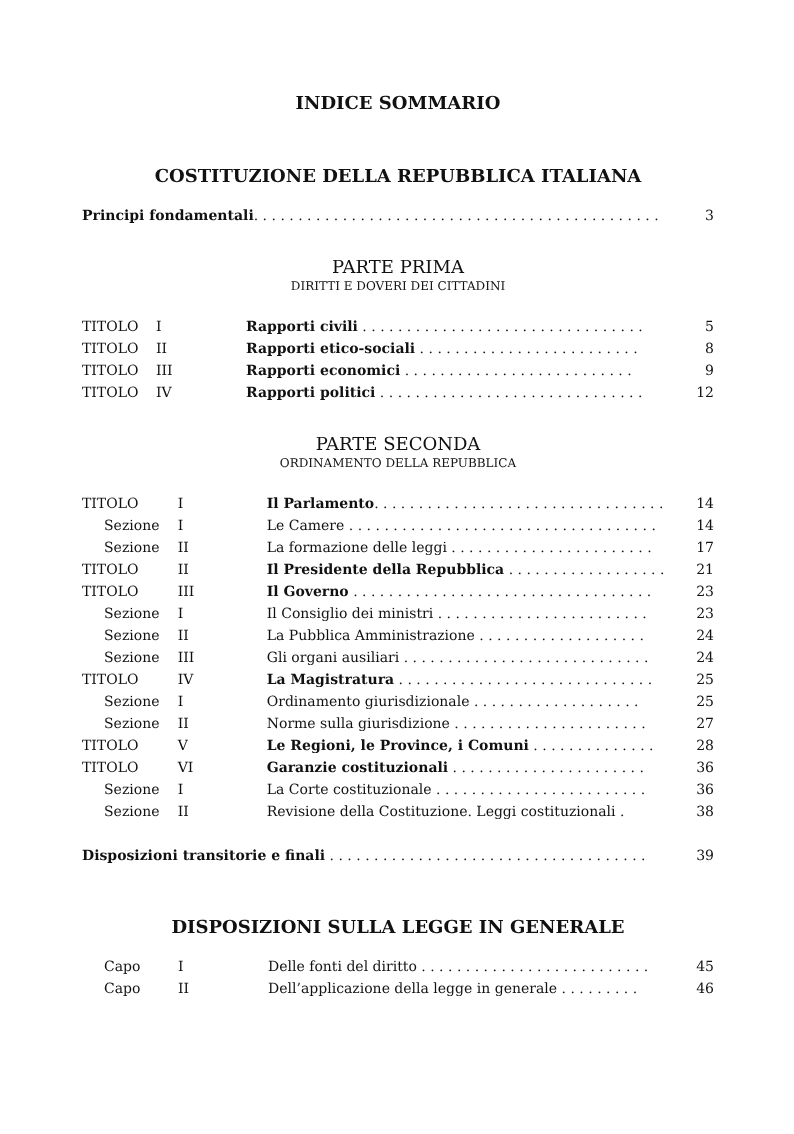INDICE SOMMARIO
COSTITUZIONE DELLA REPUBBLICA ITALIANA
| Principi fondamentali . . . . . . . . . . . . . . . . . . . . . . . . . . . . . . . . . . . . . . . . . . . . . . | 3 |
PARTE PRIMA
DIRITTI E DOVERI DEI CITTADINI
| TITOLO | I | Rapporti civili . . . . . . . . . . . . . . . . . . . . . . . . . . . . . . . . | 5 |
| TITOLO | II | Rapporti etico-sociali . . . . . . . . . . . . . . . . . . . . . . . . . | 8 |
| TITOLO | III | Rapporti economici . . . . . . . . . . . . . . . . . . . . . . . . . . | 9 |
| TITOLO | IV | Rapporti politici . . . . . . . . . . . . . . . . . . . . . . . . . . . . . . | 12 |
PARTE SECONDA
ORDINAMENTO DELLA REPUBBLICA
| TITOLO | I | Il Parlamento . . . . . . . . . . . . . . . . . . . . . . . . . . . . . . . . . | 14 |
| Sezione | I | Le Camere . . . . . . . . . . . . . . . . . . . . . . . . . . . . . . . . . . . | 14 |
| Sezione | II | La formazione delle leggi . . . . . . . . . . . . . . . . . . . . . . . | 17 |
| TITOLO | II | Il Presidente della Repubblica . . . . . . . . . . . . . . . . . . | 21 |
| TITOLO | III | Il Governo . . . . . . . . . . . . . . . . . . . . . . . . . . . . . . . . . . | 23 |
| Sezione | I | Il Consiglio dei ministri . . . . . . . . . . . . . . . . . . . . . . . . | 23 |
| Sezione | II | La Pubblica Amministrazione . . . . . . . . . . . . . . . . . . . | 24 |
| Sezione | III | Gli organi ausiliari . . . . . . . . . . . . . . . . . . . . . . . . . . . . | 24 |
| TITOLO | IV | La Magistratura . . . . . . . . . . . . . . . . . . . . . . . . . . . . . | 25 |
| Sezione | I | Ordinamento giurisdizionale . . . . . . . . . . . . . . . . . . . | 25 |
| Sezione | II | Norme sulla giurisdizione . . . . . . . . . . . . . . . . . . . . . . | 27 |
| TITOLO | V | Le Regioni, le Province, i Comuni . . . . . . . . . . . . . . | 28 |
| TITOLO | VI | Garanzie costituzionali . . . . . . . . . . . . . . . . . . . . . . | 36 |
| Sezione | I | La Corte costituzionale . . . . . . . . . . . . . . . . . . . . . . . . | 36 |
| Sezione | II | Revisione della Costituzione. Leggi costituzionali . | 38 |
| Disposizioni transitorie e finali . . . . . . . . . . . . . . . . . . . . . . . . . . . . . . . . . . . . | 39 |
DISPOSIZIONI SULLA LEGGE IN GENERALE
| Capo | I | Delle fonti del diritto . . . . . . . . . . . . . . . . . . . . . . . . . . | 45 |
| Capo | II | Dell’applicazione della legge in generale . . . . . . . . . | 46 |